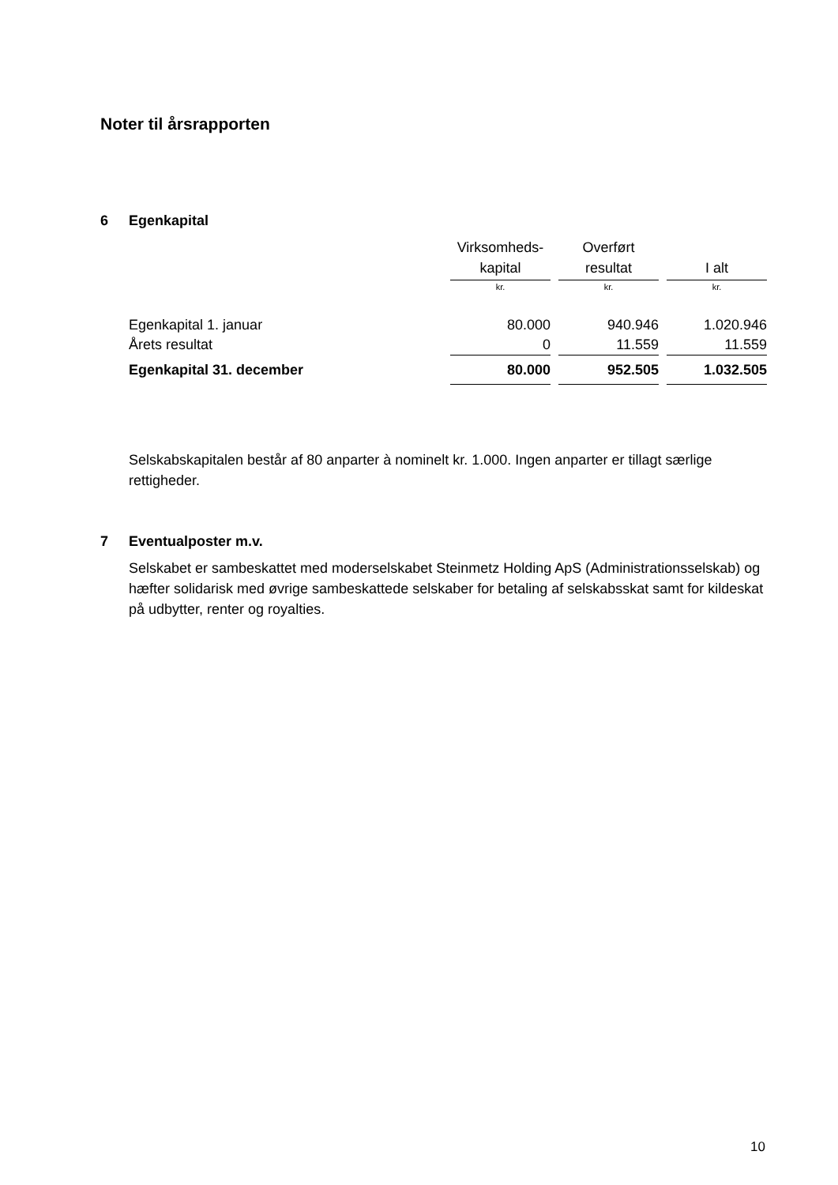Noter til årsrapporten
6 Egenkapital
| | Virksomheds- kapital | | Overført resultat | | I alt |
| | kr. | | kr. | | kr. |
| Egenkapital 1. januar | 80.000 | | 940.946 | | 1.020.946 |
| Årets resultat | 0 | | 11.559 | | 11.559 |
| Egenkapital 31. december | 80.000 | | 952.505 | | 1.032.505 |
Selskabskapitalen består af 80 anparter à nominelt kr. 1.000. Ingen anparter er tillagt særlige rettigheder.
7 Eventualposter m.v.
Selskabet er sambeskattet med moderselskabet Steinmetz Holding ApS (Administrationsselskab) og hæfter solidarisk med øvrige sambeskattede selskaber for betaling af selskabsskat samt for kildeskat på udbytter, renter og royalties.
10